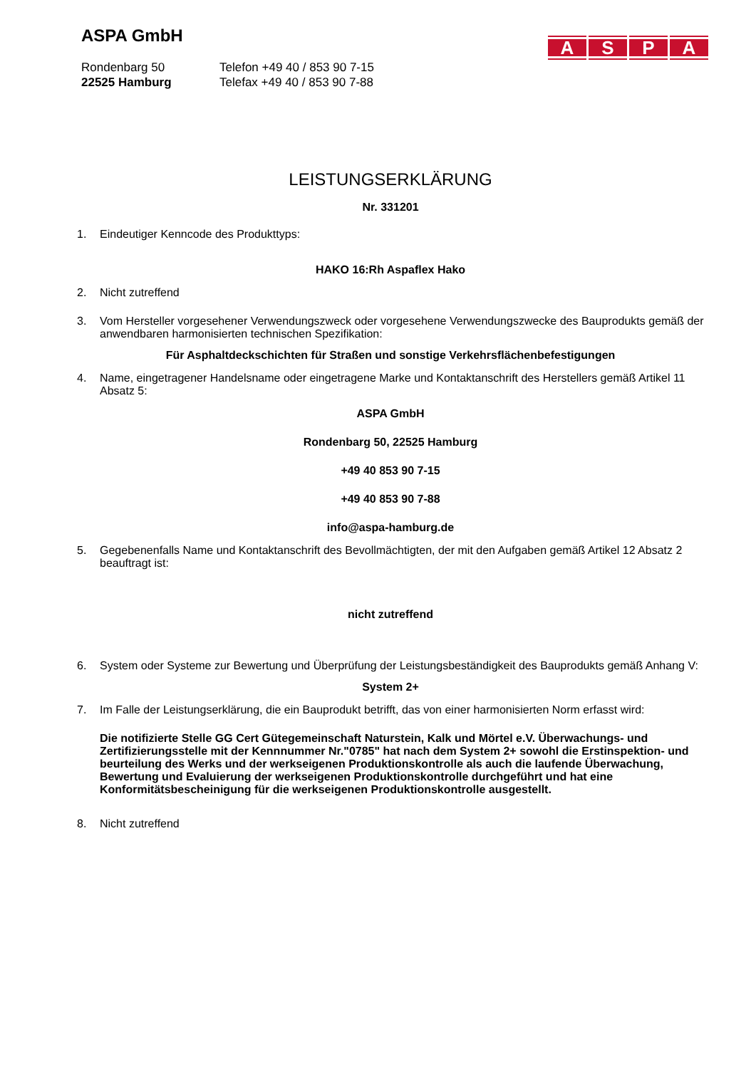ASPA GmbH
ASPA
Rondenbarg 50
22525 Hamburg
Telefon +49 40 / 853 90 7-15
Telefax +49 40 / 853 90 7-88
LEISTUNGSERKLÄRUNG
Nr. 331201
1. Eindeutiger Kenncode des Produkttyps:
HAKO 16:Rh Aspaflex Hako
2. Nicht zutreffend
3. Vom Hersteller vorgesehener Verwendungszweck oder vorgesehene Verwendungszwecke des Bauprodukts gemäß der anwendbaren harmonisierten technischen Spezifikation:
Für Asphaltdeckschichten für Straßen und sonstige Verkehrsflächenbefestigungen
4. Name, eingetragener Handelsname oder eingetragene Marke und Kontaktanschrift des Herstellers gemäß Artikel 11 Absatz 5:
ASPA GmbH
Rondenbarg 50, 22525 Hamburg
+49 40 853 90 7-15
+49 40 853 90 7-88
info@aspa-hamburg.de
5. Gegebenenfalls Name und Kontaktanschrift des Bevollmächtigten, der mit den Aufgaben gemäß Artikel 12 Absatz 2 beauftragt ist:
nicht zutreffend
6. System oder Systeme zur Bewertung und Überprüfung der Leistungsbeständigkeit des Bauprodukts gemäß Anhang V:
System 2+
7. Im Falle der Leistungserklärung, die ein Bauprodukt betrifft, das von einer harmonisierten Norm erfasst wird:
Die notifizierte Stelle GG Cert Gütegemeinschaft Naturstein, Kalk und Mörtel e.V. Überwachungs- und Zertifizierungsstelle mit der Kennnummer Nr."0785" hat nach dem System 2+ sowohl die Erstinspektion- und beurteilung des Werks und der werkseigenen Produktionskontrolle als auch die laufende Überwachung, Bewertung und Evaluierung der werkseigenen Produktionskontrolle durchgeführt und hat eine Konformitätsbescheinigung für die werkseigenen Produktionskontrolle ausgestellt.
8. Nicht zutreffend